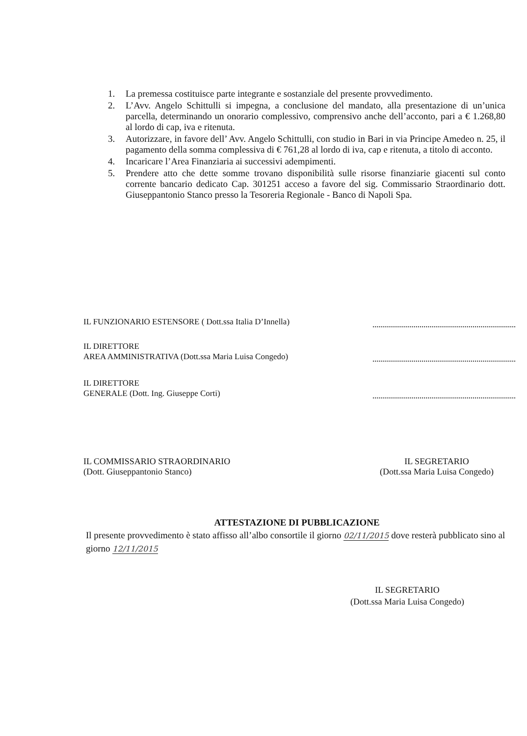1. La premessa costituisce parte integrante e sostanziale del presente provvedimento.
2. L’Avv. Angelo Schittulli si impegna, a conclusione del mandato, alla presentazione di un’unica parcella, determinando un onorario complessivo, comprensivo anche dell’acconto, pari a € 1.268,80 al lordo di cap, iva e ritenuta.
3. Autorizzare, in favore dell’ Avv. Angelo Schittulli, con studio in Bari in via Principe Amedeo n. 25, il pagamento della somma complessiva di € 761,28 al lordo di iva, cap e ritenuta, a titolo di acconto.
4. Incaricare l’Area Finanziaria ai successivi adempimenti.
5. Prendere atto che dette somme trovano disponibilità sulle risorse finanziarie giacenti sul conto corrente bancario dedicato Cap. 301251 acceso a favore del sig. Commissario Straordinario dott. Giuseppantonio Stanco presso la Tesoreria Regionale - Banco di Napoli Spa.
IL FUNZIONARIO ESTENSORE ( Dott.ssa Italia D’Innella)
IL DIRETTORE
AREA AMMINISTRATIVA (Dott.ssa Maria Luisa Congedo)
IL DIRETTORE
GENERALE (Dott. Ing. Giuseppe Corti)
IL COMMISSARIO STRAORDINARIO
(Dott. Giuseppantonio Stanco)
IL SEGRETARIO
(Dott.ssa Maria Luisa Congedo)
ATTESTAZIONE DI PUBBLICAZIONE
Il presente provvedimento è stato affisso all’albo consortile il giorno 02/11/2015 dove resterà pubblicato sino al giorno 12/11/2015
IL SEGRETARIO
(Dott.ssa Maria Luisa Congedo)